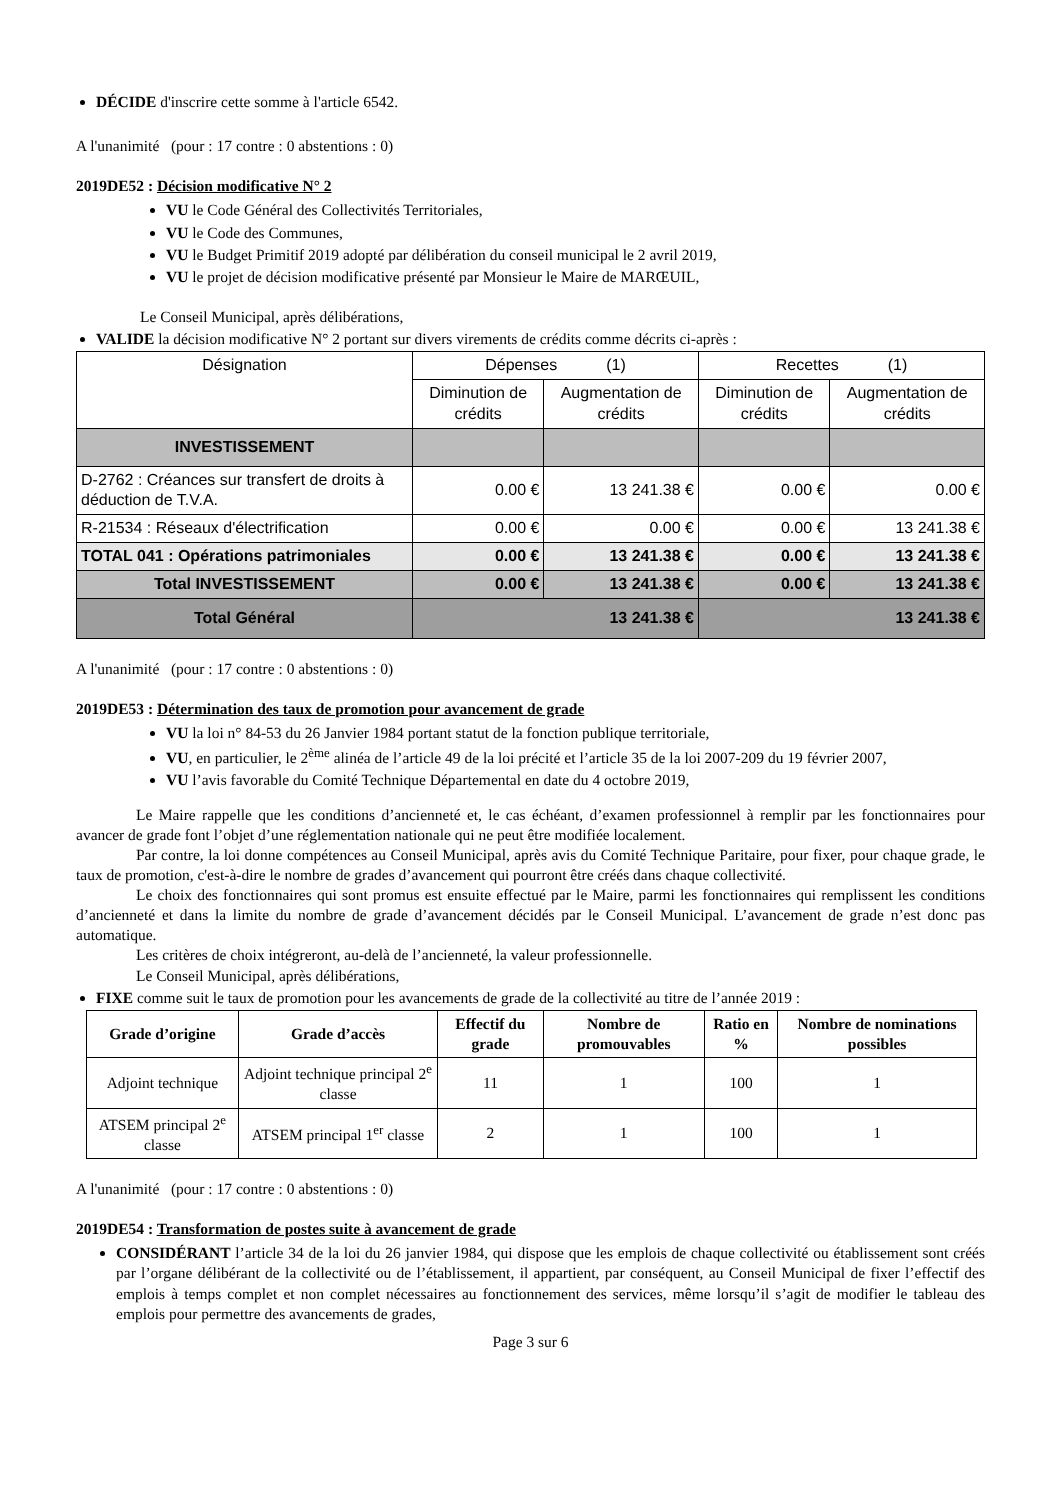DÉCIDE d'inscrire cette somme à l'article 6542.
A l'unanimité (pour : 17 contre : 0 abstentions : 0)
2019DE52 : Décision modificative N° 2
VU le Code Général des Collectivités Territoriales,
VU le Code des Communes,
VU le Budget Primitif 2019 adopté par délibération du conseil municipal le 2 avril 2019,
VU le projet de décision modificative présenté par Monsieur le Maire de MARŒUIL,
Le Conseil Municipal, après délibérations,
VALIDE la décision modificative N° 2 portant sur divers virements de crédits comme décrits ci-après :
| Désignation | Dépenses (1) | | Recettes (1) | |
| --- | --- | --- | --- | --- |
| | Diminution de crédits | Augmentation de crédits | Diminution de crédits | Augmentation de crédits |
| INVESTISSEMENT | | | | |
| D-2762 : Créances sur transfert de droits à déduction de T.V.A. | 0.00 € | 13 241.38 € | 0.00 € | 0.00 € |
| R-21534 : Réseaux d'électrification | 0.00 € | 0.00 € | 0.00 € | 13 241.38 € |
| TOTAL 041 : Opérations patrimoniales | 0.00 € | 13 241.38 € | 0.00 € | 13 241.38 € |
| Total INVESTISSEMENT | 0.00 € | 13 241.38 € | 0.00 € | 13 241.38 € |
| Total Général | 13 241.38 € | | 13 241.38 € | |
A l'unanimité (pour : 17 contre : 0 abstentions : 0)
2019DE53 : Détermination des taux de promotion pour avancement de grade
VU la loi n° 84-53 du 26 Janvier 1984 portant statut de la fonction publique territoriale,
VU, en particulier, le 2<sup>ème</sup> alinéa de l’article 49 de la loi précité et l’article 35 de la loi 2007-209 du 19 février 2007,
VU l’avis favorable du Comité Technique Départemental en date du 4 octobre 2019,
Le Maire rappelle que les conditions d’ancienneté et, le cas échéant, d’examen professionnel à remplir par les fonctionnaires pour avancer de grade font l’objet d’une réglementation nationale qui ne peut être modifiée localement.
Par contre, la loi donne compétences au Conseil Municipal, après avis du Comité Technique Paritaire, pour fixer, pour chaque grade, le taux de promotion, c'est-à-dire le nombre de grades d’avancement qui pourront être créés dans chaque collectivité.
Le choix des fonctionnaires qui sont promus est ensuite effectué par le Maire, parmi les fonctionnaires qui remplissent les conditions d’ancienneté et dans la limite du nombre de grade d’avancement décidés par le Conseil Municipal. L’avancement de grade n’est donc pas automatique.
Les critères de choix intégreront, au-delà de l’ancienneté, la valeur professionnelle.
Le Conseil Municipal, après délibérations,
FIXE comme suit le taux de promotion pour les avancements de grade de la collectivité au titre de l’année 2019 :
| Grade d’origine | Grade d’accès | Effectif du grade | Nombre de promouvables | Ratio en % | Nombre de nominations possibles |
| --- | --- | --- | --- | --- | --- |
| Adjoint technique | Adjoint technique principal 2<sup>e</sup> classe | 11 | 1 | 100 | 1 |
| ATSEM principal 2<sup>e</sup> classe | ATSEM principal 1<sup>er</sup> classe | 2 | 1 | 100 | 1 |
A l'unanimité (pour : 17 contre : 0 abstentions : 0)
2019DE54 : Transformation de postes suite à avancement de grade
CONSIDÉRANT l’article 34 de la loi du 26 janvier 1984, qui dispose que les emplois de chaque collectivité ou établissement sont créés par l’organe délibérant de la collectivité ou de l’établissement, il appartient, par conséquent, au Conseil Municipal de fixer l’effectif des emplois à temps complet et non complet nécessaires au fonctionnement des services, même lorsqu’il s’agit de modifier le tableau des emplois pour permettre des avancements de grades,
Page 3 sur 6